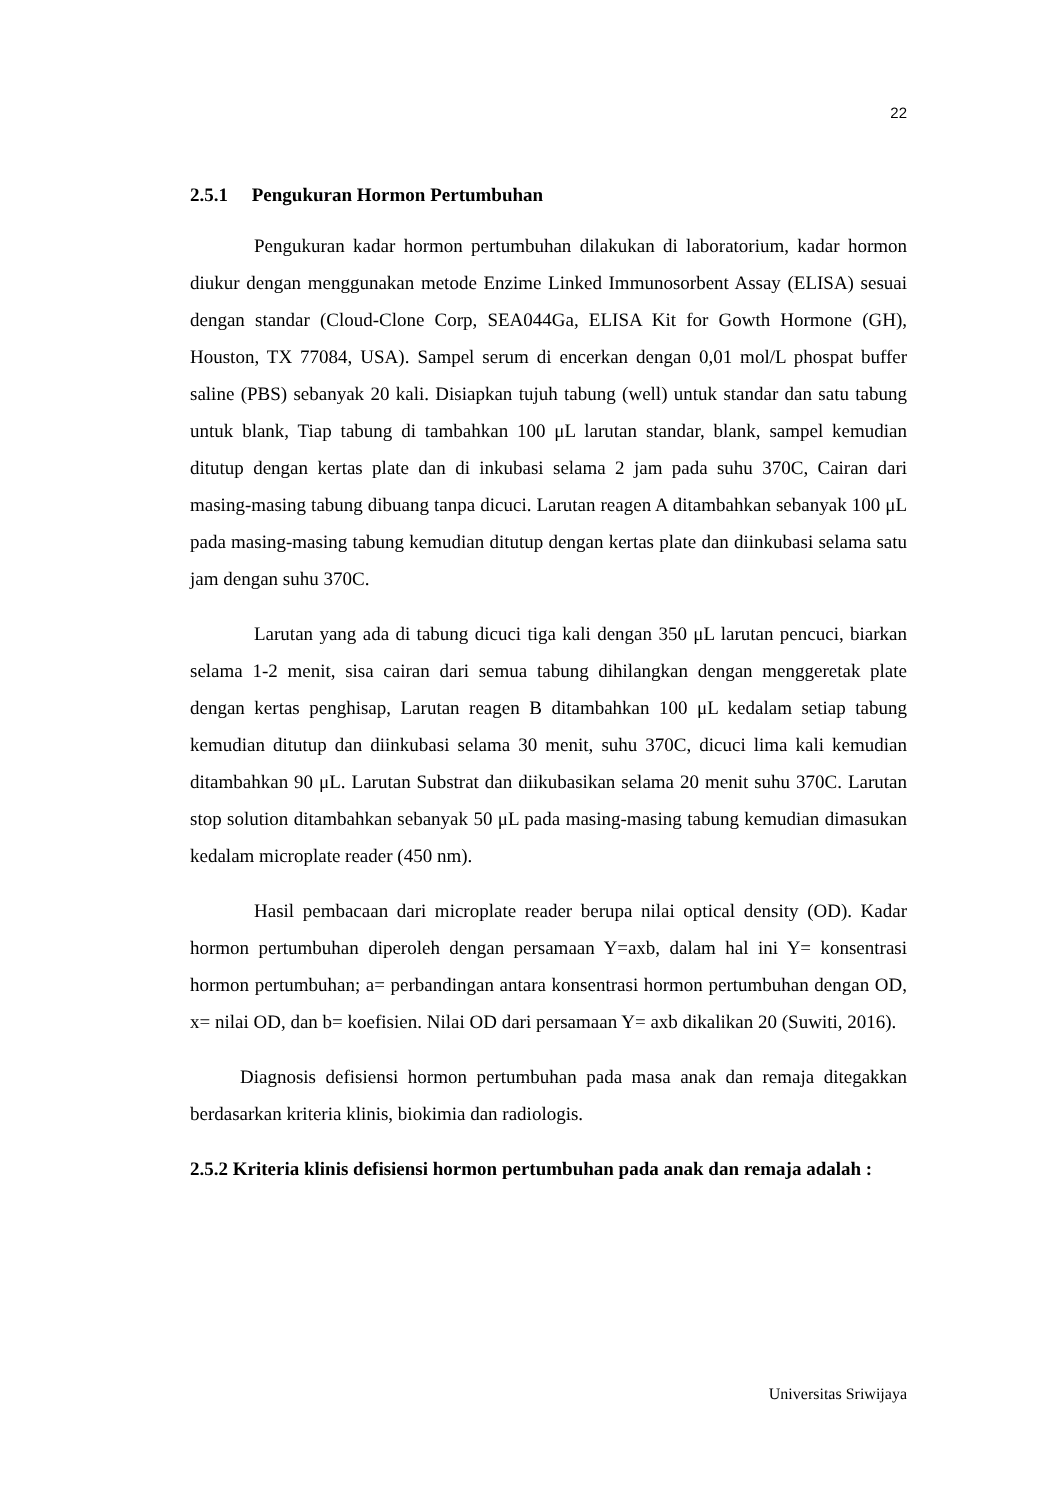22
2.5.1 Pengukuran Hormon Pertumbuhan
Pengukuran kadar hormon pertumbuhan dilakukan di laboratorium, kadar hormon diukur dengan menggunakan metode Enzime Linked Immunosorbent Assay (ELISA) sesuai dengan standar (Cloud-Clone Corp, SEA044Ga, ELISA Kit for Gowth Hormone (GH), Houston, TX 77084, USA). Sampel serum di encerkan dengan 0,01 mol/L phospat buffer saline (PBS) sebanyak 20 kali. Disiapkan tujuh tabung (well) untuk standar dan satu tabung untuk blank, Tiap tabung di tambahkan 100 μL larutan standar, blank, sampel kemudian ditutup dengan kertas plate dan di inkubasi selama 2 jam pada suhu 370C, Cairan dari masing-masing tabung dibuang tanpa dicuci. Larutan reagen A ditambahkan sebanyak 100 μL pada masing-masing tabung kemudian ditutup dengan kertas plate dan diinkubasi selama satu jam dengan suhu 370C.
Larutan yang ada di tabung dicuci tiga kali dengan 350 μL larutan pencuci, biarkan selama 1-2 menit, sisa cairan dari semua tabung dihilangkan dengan menggeretak plate dengan kertas penghisap, Larutan reagen B ditambahkan 100 μL kedalam setiap tabung kemudian ditutup dan diinkubasi selama 30 menit, suhu 370C, dicuci lima kali kemudian ditambahkan 90 μL. Larutan Substrat dan diikubasikan selama 20 menit suhu 370C. Larutan stop solution ditambahkan sebanyak 50 μL pada masing-masing tabung kemudian dimasukan kedalam microplate reader (450 nm).
Hasil pembacaan dari microplate reader berupa nilai optical density (OD). Kadar hormon pertumbuhan diperoleh dengan persamaan Y=axb, dalam hal ini Y= konsentrasi hormon pertumbuhan; a= perbandingan antara konsentrasi hormon pertumbuhan dengan OD, x= nilai OD, dan b= koefisien. Nilai OD dari persamaan Y= axb dikalikan 20 (Suwiti, 2016).
Diagnosis defisiensi hormon pertumbuhan pada masa anak dan remaja ditegakkan berdasarkan kriteria klinis, biokimia dan radiologis.
2.5.2 Kriteria klinis defisiensi hormon pertumbuhan pada anak dan remaja adalah :
Universitas Sriwijaya